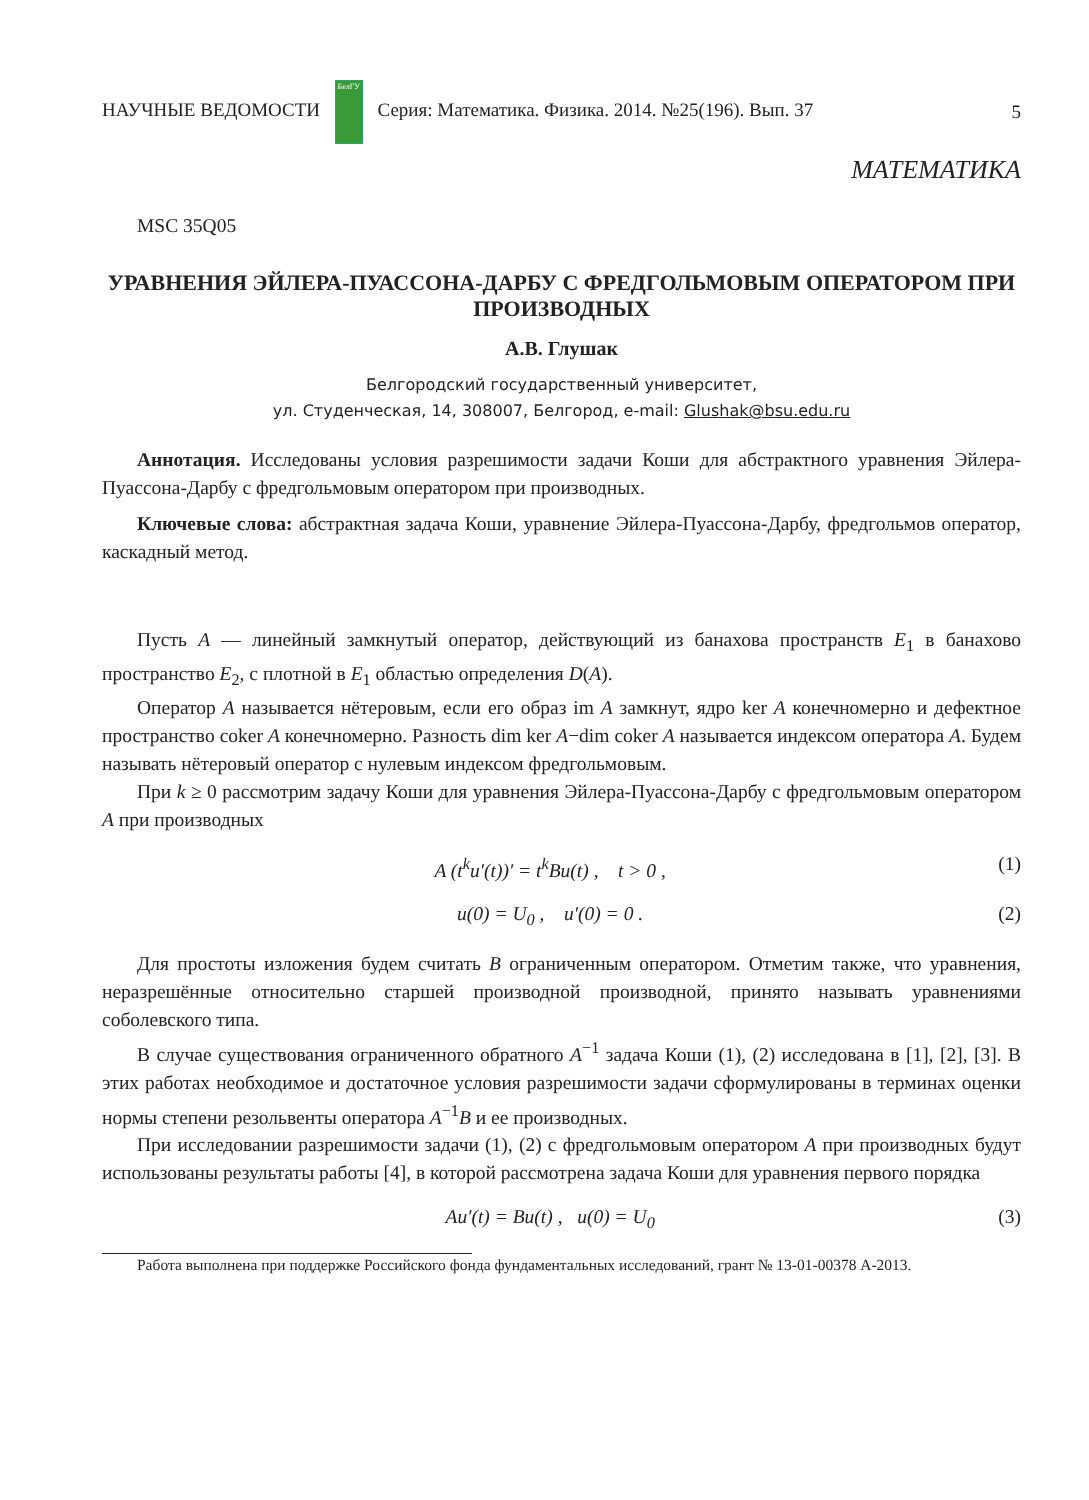НАУЧНЫЕ ВЕДОМОСТИ БелГУ Серия: Математика. Физика. 2014. №25(196). Вып. 37 5
МАТЕМАТИКА
MSC 35Q05
УРАВНЕНИЯ ЭЙЛЕРА-ПУАССОНА-ДАРБУ С ФРЕДГОЛЬМОВЫМ ОПЕРАТОРОМ ПРИ ПРОИЗВОДНЫХ
А.В. Глушак
Белгородский государственный университет,
ул. Студенческая, 14, 308007, Белгород, e-mail: Glushak@bsu.edu.ru
Аннотация. Исследованы условия разрешимости задачи Коши для абстрактного уравнения Эйлера-Пуассона-Дарбу с фредгольмовым оператором при производных.
Ключевые слова: абстрактная задача Коши, уравнение Эйлера-Пуассона-Дарбу, фредгольмов оператор, каскадный метод.
Пусть A — линейный замкнутый оператор, действующий из банахова пространств E<sub>1</sub> в банахово пространство E<sub>2</sub>, с плотной в E<sub>1</sub> областью определения D(A).
Оператор A называется нётеровым, если его образ im A замкнут, ядро ker A конечномерно и дефектное пространство coker A конечномерно. Разность dim ker A−dim coker A называется индексом оператора A. Будем называть нётеровый оператор с нулевым индексом фредгольмовым.
При k ≥ 0 рассмотрим задачу Коши для уравнения Эйлера-Пуассона-Дарбу с фредгольмовым оператором A при производных
A (t<sup>k</sup>u′(t))′ = t<sup>k</sup>Bu(t) , t > 0 , (1)
u(0) = U<sub>0</sub> , u′(0) = 0 . (2)
Для простоты изложения будем считать B ограниченным оператором. Отметим также, что уравнения, неразрешённые относительно старшей производной производной, принято называть уравнениями соболевского типа.
В случае существования ограниченного обратного A<sup>−1</sup> задача Коши (1), (2) исследована в [1], [2], [3]. В этих работах необходимое и достаточное условия разрешимости задачи сформулированы в терминах оценки нормы степени резольвенты оператора A<sup>−1</sup>B и ее производных.
При исследовании разрешимости задачи (1), (2) с фредгольмовым оператором A при производных будут использованы результаты работы [4], в которой рассмотрена задача Коши для уравнения первого порядка
Au′(t) = Bu(t) , u(0) = U<sub>0</sub> (3)
Работа выполнена при поддержке Российского фонда фундаментальных исследований, грант № 13-01-00378 А-2013.